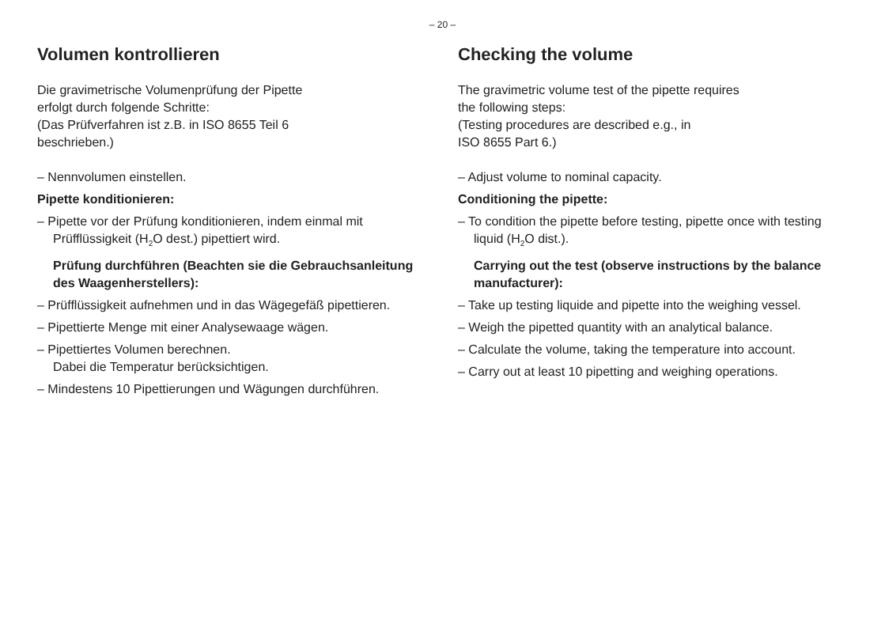– 20 –
Volumen kontrollieren
Die gravimetrische Volumenprüfung der Pipette
erfolgt durch folgende Schritte:
(Das Prüfverfahren ist z.B. in ISO 8655 Teil 6
beschrieben.)
– Nennvolumen einstellen.
Pipette konditionieren:
– Pipette vor der Prüfung konditionieren, indem ein­mal mit Prüfflüssigkeit (H<sub>2</sub>O dest.) pipettiert wird.
Prüfung durchführen (Beachten sie die Gebrauchsanleitung des Waagenherstellers):
– Prüfflüssigkeit aufnehmen und in das Wägegefäß pipettieren.
– Pipettierte Menge mit einer Analysewaage wägen.
– Pipettiertes Volumen berechnen.
Dabei die Temperatur berücksichtigen.
– Mindestens 10 Pipettierungen und Wägungen durchführen.
Checking the volume
The gravimetric volume test of the pipette requires
the following steps:
(Testing procedures are described e.g., in
ISO 8655 Part 6.)
– Adjust volume to nominal capacity.
Conditioning the pipette:
– To condition the pipette before testing, pipette once with testing liquid (H<sub>2</sub>O dist.).
Carrying out the test (observe instructions by the balance manufacturer):
– Take up testing liquide and pipette into the weighing vessel.
– Weigh the pipetted quantity with an analytical balance.
– Calculate the volume, taking the temperature into account.
– Carry out at least 10 pipetting and weighing operations.